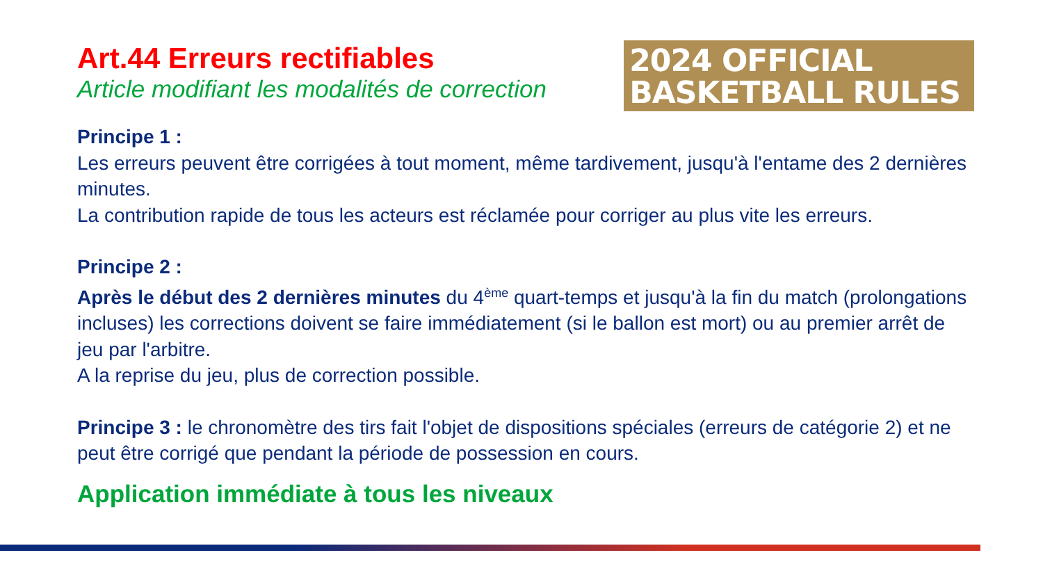Art.44 Erreurs rectifiables
Article modifiant les modalités de correction
2024 OFFICIAL
BASKETBALL RULES
Principe 1 :
Les erreurs peuvent être corrigées à tout moment, même tardivement, jusqu'à l'entame des 2 dernières minutes.
La contribution rapide de tous les acteurs est réclamée pour corriger au plus vite les erreurs.
Principe 2 :
Après le début des 2 dernières minutes du 4<sup>ème</sup> quart-temps et jusqu'à la fin du match (prolongations incluses) les corrections doivent se faire immédiatement (si le ballon est mort) ou au premier arrêt de jeu par l'arbitre.
A la reprise du jeu, plus de correction possible.
Principe 3 : le chronomètre des tirs fait l'objet de dispositions spéciales (erreurs de catégorie 2) et ne peut être corrigé que pendant la période de possession en cours.
Application immédiate à tous les niveaux